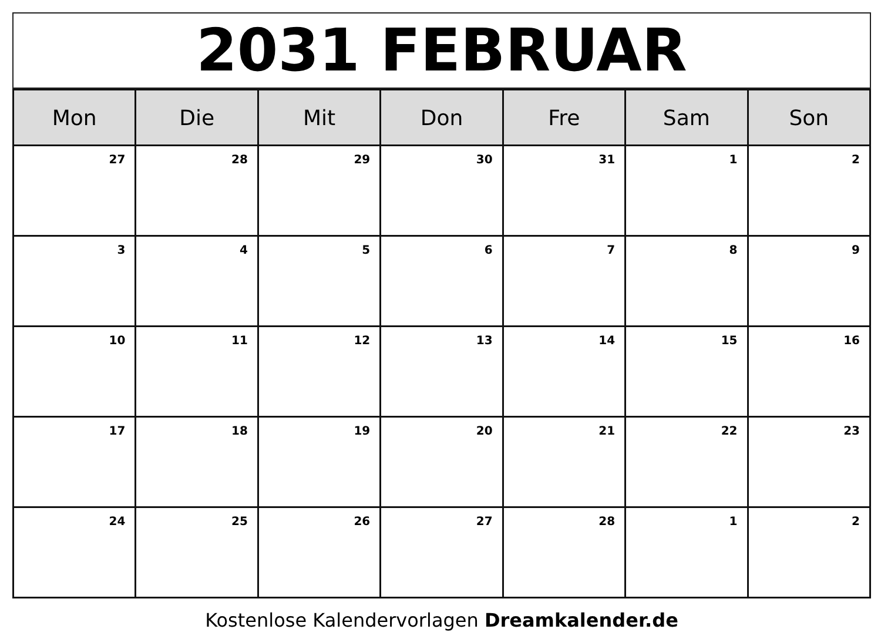2031 FEBRUAR
| Mon | Die | Mit | Don | Fre | Sam | Son |
| --- | --- | --- | --- | --- | --- | --- |
| 27 | 28 | 29 | 30 | 31 | 1 | 2 |
| 3 | 4 | 5 | 6 | 7 | 8 | 9 |
| 10 | 11 | 12 | 13 | 14 | 15 | 16 |
| 17 | 18 | 19 | 20 | 21 | 22 | 23 |
| 24 | 25 | 26 | 27 | 28 | 1 | 2 |
Kostenlose Kalendervorlagen Dreamkalender.de